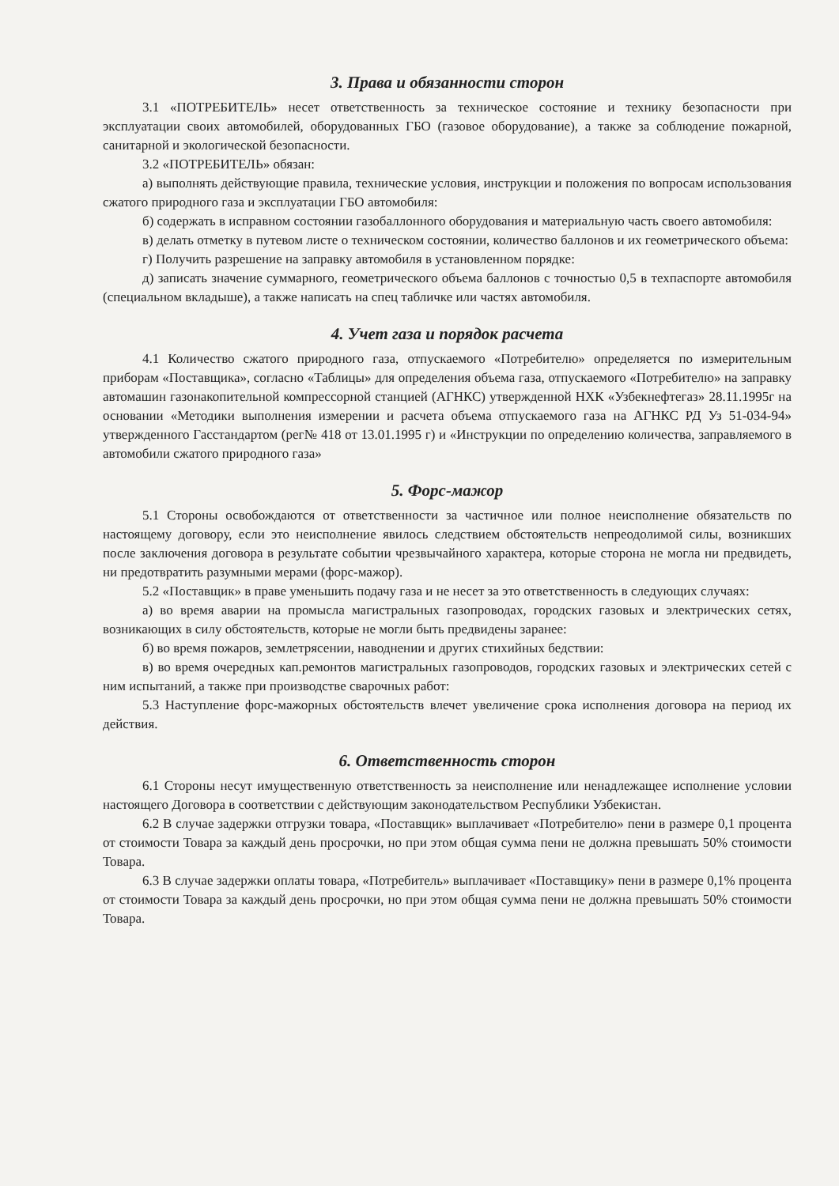3. Права и обязанности сторон
3.1 «ПОТРЕБИТЕЛЬ» несет ответственность за техническое состояние и технику безопасности при эксплуатации своих автомобилей, оборудованных ГБО (газовое оборудование), а также за соблюдение пожарной, санитарной и экологической безопасности.
3.2 «ПОТРЕБИТЕЛЬ» обязан:
а) выполнять действующие правила, технические условия, инструкции и положения по вопросам использования сжатого природного газа и эксплуатации ГБО автомобиля:
б) содержать в исправном состоянии газобаллонного оборудования и материальную часть своего автомобиля:
в) делать отметку в путевом листе о техническом состоянии, количество баллонов и их геометрического объема:
г) Получить разрешение на заправку автомобиля в установленном порядке:
д) записать значение суммарного, геометрического объема баллонов с точностью 0,5 в техпаспорте автомобиля (специальном вкладыше), а также написать на спец табличке или частях автомобиля.
4. Учет газа и порядок расчета
4.1 Количество сжатого природного газа, отпускаемого «Потребителю» определяется по измерительным приборам «Поставщика», согласно «Таблицы» для определения объема газа, отпускаемого «Потребителю» на заправку автомашин газонакопительной компрессорной станцией (АГНКС) утвержденной НХК «Узбекнефтегаз» 28.11.1995г на основании «Методики выполнения измерении и расчета объема отпускаемого газа на АГНКС РД Уз 51-034-94» утвержденного Гасстандартом (рег№ 418 от 13.01.1995 г) и «Инструкции по определению количества, заправляемого в автомобили сжатого природного газа»
5. Форс-мажор
5.1 Стороны освобождаются от ответственности за частичное или полное неисполнение обязательств по настоящему договору, если это неисполнение явилось следствием обстоятельств непреодолимой силы, возникших после заключения договора в результате событии чрезвычайного характера, которые сторона не могла ни предвидеть, ни предотвратить разумными мерами (форс-мажор).
5.2 «Поставщик» в праве уменьшить подачу газа и не несет за это ответственность в следующих случаях:
а) во время аварии на промысла магистральных газопроводах, городских газовых и электрических сетях, возникающих в силу обстоятельств, которые не могли быть предвидены заранее:
б) во время пожаров, землетрясении, наводнении и других стихийных бедствии:
в) во время очередных кап.ремонтов магистральных газопроводов, городских газовых и электрических сетей с ним испытаний, а также при производстве сварочных работ:
5.3 Наступление форс-мажорных обстоятельств влечет увеличение срока исполнения договора на период их действия.
6. Ответственность сторон
6.1 Стороны несут имущественную ответственность за неисполнение или ненадлежащее исполнение условии настоящего Договора в соответствии с действующим законодательством Республики Узбекистан.
6.2 В случае задержки отгрузки товара, «Поставщик» выплачивает «Потребителю» пени в размере 0,1 процента от стоимости Товара за каждый день просрочки, но при этом общая сумма пени не должна превышать 50% стоимости Товара.
6.3 В случае задержки оплаты товара, «Потребитель» выплачивает «Поставщику» пени в размере 0,1% процента от стоимости Товара за каждый день просрочки, но при этом общая сумма пени не должна превышать 50% стоимости Товара.